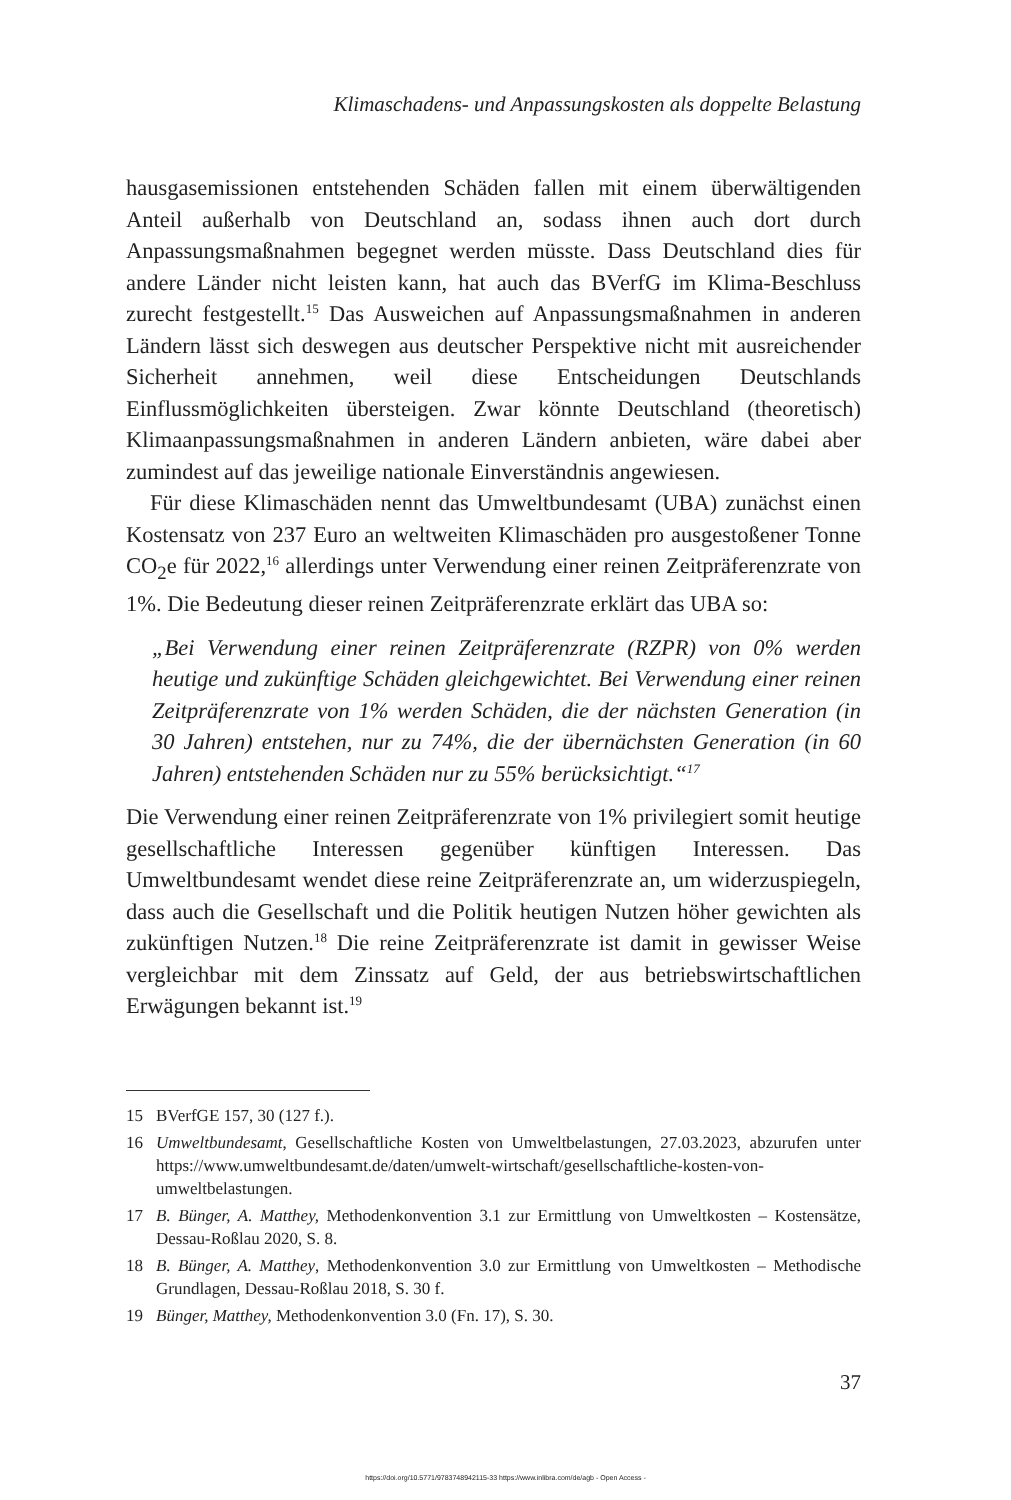Klimaschadens- und Anpassungskosten als doppelte Belastung
hausgasemissionen entstehenden Schäden fallen mit einem überwältigenden Anteil außerhalb von Deutschland an, sodass ihnen auch dort durch Anpassungsmaßnahmen begegnet werden müsste. Dass Deutschland dies für andere Länder nicht leisten kann, hat auch das BVerfG im Klima-Beschluss zurecht festgestellt.<sup>15</sup> Das Ausweichen auf Anpassungsmaßnahmen in anderen Ländern lässt sich deswegen aus deutscher Perspektive nicht mit ausreichender Sicherheit annehmen, weil diese Entscheidungen Deutschlands Einflussmöglichkeiten übersteigen. Zwar könnte Deutschland (theoretisch) Klimaanpassungsmaßnahmen in anderen Ländern anbieten, wäre dabei aber zumindest auf das jeweilige nationale Einverständnis angewiesen.
Für diese Klimaschäden nennt das Umweltbundesamt (UBA) zunächst einen Kostensatz von 237 Euro an weltweiten Klimaschäden pro ausgestoßener Tonne CO<sub>2</sub>e für 2022,<sup>16</sup> allerdings unter Verwendung einer reinen Zeitpräferenzrate von 1%. Die Bedeutung dieser reinen Zeitpräferenzrate erklärt das UBA so:
„Bei Verwendung einer reinen Zeitpräferenzrate (RZPR) von 0% werden heutige und zukünftige Schäden gleichgewichtet. Bei Verwendung einer reinen Zeitpräferenzrate von 1% werden Schäden, die der nächsten Generation (in 30 Jahren) entstehen, nur zu 74%, die der übernächsten Generation (in 60 Jahren) entstehenden Schäden nur zu 55% berücksichtigt.“<sup>17</sup>
Die Verwendung einer reinen Zeitpräferenzrate von 1% privilegiert somit heutige gesellschaftliche Interessen gegenüber künftigen Interessen. Das Umweltbundesamt wendet diese reine Zeitpräferenzrate an, um widerzuspiegeln, dass auch die Gesellschaft und die Politik heutigen Nutzen höher gewichten als zukünftigen Nutzen.<sup>18</sup> Die reine Zeitpräferenzrate ist damit in gewisser Weise vergleichbar mit dem Zinssatz auf Geld, der aus betriebswirtschaftlichen Erwägungen bekannt ist.<sup>19</sup>
15 BVerfGE 157, 30 (127 f.).
16 Umweltbundesamt, Gesellschaftliche Kosten von Umweltbelastungen, 27.03.2023, abzurufen unter https://www.umweltbundesamt.de/daten/umwelt-wirtschaft/gesellschaftliche-kosten-von-umweltbelastungen.
17 B. Bünger, A. Matthey, Methodenkonvention 3.1 zur Ermittlung von Umweltkosten – Kostensätze, Dessau-Roßlau 2020, S. 8.
18 B. Bünger, A. Matthey, Methodenkonvention 3.0 zur Ermittlung von Umweltkosten – Methodische Grundlagen, Dessau-Roßlau 2018, S. 30 f.
19 Bünger, Matthey, Methodenkonvention 3.0 (Fn. 17), S. 30.
37
https://doi.org/10.5771/9783748942115-33 https://www.inlibra.com/de/agb - Open Access -